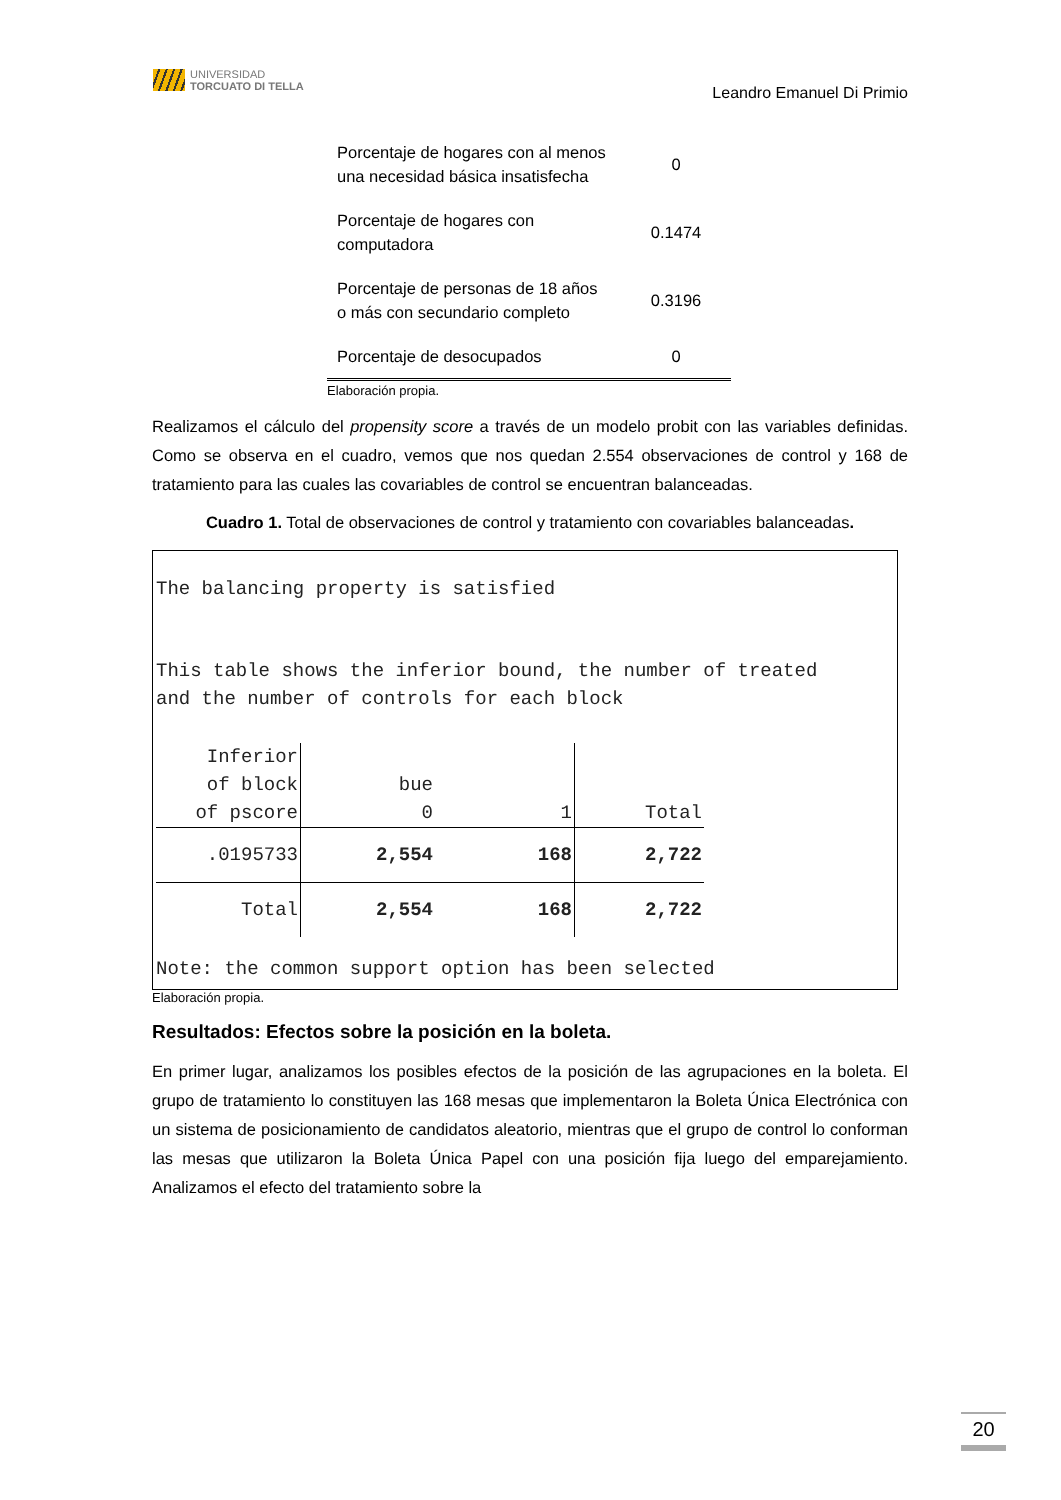UNIVERSIDAD
TORCUATO DI TELLA
Leandro Emanuel Di Primio
| Porcentaje de hogares con al menos una necesidad básica insatisfecha | 0 |
| Porcentaje de hogares con computadora | 0.1474 |
| Porcentaje de personas de 18 años o más con secundario completo | 0.3196 |
| Porcentaje de desocupados | 0 |
Elaboración propia.
Realizamos el cálculo del propensity score a través de un modelo probit con las variables definidas. Como se observa en el cuadro, vemos que nos quedan 2.554 observaciones de control y 168 de tratamiento para las cuales las covariables de control se encuentran balanceadas.
Cuadro 1. Total de observaciones de control y tratamiento con covariables balanceadas.
The balancing property is satisfied
This table shows the inferior bound, the number of treated
and the number of controls for each block
| Inferior of block of pscore | bue 0 | 1 | Total |
| .0195733 | 2,554 | 168 | 2,722 |
| Total | 2,554 | 168 | 2,722 |
Note: the common support option has been selected
Elaboración propia.
Resultados: Efectos sobre la posición en la boleta.
En primer lugar, analizamos los posibles efectos de la posición de las agrupaciones en la boleta. El grupo de tratamiento lo constituyen las 168 mesas que implementaron la Boleta Única Electrónica con un sistema de posicionamiento de candidatos aleatorio, mientras que el grupo de control lo conforman las mesas que utilizaron la Boleta Única Papel con una posición fija luego del emparejamiento. Analizamos el efecto del tratamiento sobre la
20